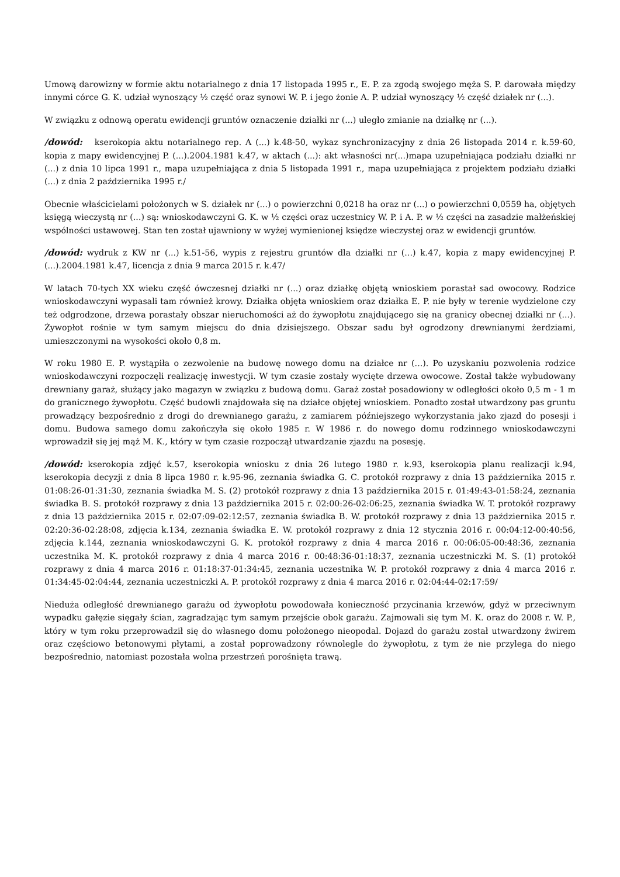Umową darowizny w formie aktu notarialnego z dnia 17 listopada 1995 r., E. P. za zgodą swojego męża S. P. darowała między innymi córce G. K. udział wynoszący ½ część oraz synowi W. P. i jego żonie A. P. udział wynoszący ½ część działek nr (...).
W związku z odnową operatu ewidencji gruntów oznaczenie działki nr (...) uległo zmianie na działkę nr (...).
/dowód: kserokopia aktu notarialnego rep. A (...) k.48-50, wykaz synchronizacyjny z dnia 26 listopada 2014 r. k.59-60, kopia z mapy ewidencyjnej P. (...).2004.1981 k.47, w aktach (...): akt własności nr(...)mapa uzupełniająca podziału działki nr (...) z dnia 10 lipca 1991 r., mapa uzupełniająca z dnia 5 listopada 1991 r., mapa uzupełniająca z projektem podziału działki (...) z dnia 2 października 1995 r./
Obecnie właścicielami położonych w S. działek nr (...) o powierzchni 0,0218 ha oraz nr (...) o powierzchni 0,0559 ha, objętych księgą wieczystą nr (...) są: wnioskodawczyni G. K. w ½ części oraz uczestnicy W. P. i A. P. w ½ części na zasadzie małżeńskiej wspólności ustawowej. Stan ten został ujawniony w wyżej wymienionej księdze wieczystej oraz w ewidencji gruntów.
/dowód: wydruk z KW nr (...) k.51-56, wypis z rejestru gruntów dla działki nr (...) k.47, kopia z mapy ewidencyjnej P. (...).2004.1981 k.47, licencja z dnia 9 marca 2015 r. k.47/
W latach 70-tych XX wieku część ówczesnej działki nr (...) oraz działkę objętą wnioskiem porastał sad owocowy. Rodzice wnioskodawczyni wypasali tam również krowy. Działka objęta wnioskiem oraz działka E. P. nie były w terenie wydzielone czy też odgrodzone, drzewa porastały obszar nieruchomości aż do żywopłotu znajdującego się na granicy obecnej działki nr (...). Żywopłot rośnie w tym samym miejscu do dnia dzisiejszego. Obszar sadu był ogrodzony drewnianymi żerdziami, umieszczonymi na wysokości około 0,8 m.
W roku 1980 E. P. wystąpiła o zezwolenie na budowę nowego domu na działce nr (...). Po uzyskaniu pozwolenia rodzice wnioskodawczyni rozpoczęli realizację inwestycji. W tym czasie zostały wycięte drzewa owocowe. Został także wybudowany drewniany garaż, służący jako magazyn w związku z budową domu. Garaż został posadowiony w odległości około 0,5 m - 1 m do granicznego żywopłotu. Część budowli znajdowała się na działce objętej wnioskiem. Ponadto został utwardzony pas gruntu prowadzący bezpośrednio z drogi do drewnianego garażu, z zamiarem późniejszego wykorzystania jako zjazd do posesji i domu. Budowa samego domu zakończyła się około 1985 r. W 1986 r. do nowego domu rodzinnego wnioskodawczyni wprowadził się jej mąż M. K., który w tym czasie rozpoczął utwardzanie zjazdu na posesję.
/dowód: kserokopia zdjęć k.57, kserokopia wniosku z dnia 26 lutego 1980 r. k.93, kserokopia planu realizacji k.94, kserokopia decyzji z dnia 8 lipca 1980 r. k.95-96, zeznania świadka G. C. protokół rozprawy z dnia 13 października 2015 r. 01:08:26-01:31:30, zeznania świadka M. S. (2) protokół rozprawy z dnia 13 października 2015 r. 01:49:43-01:58:24, zeznania świadka B. S. protokół rozprawy z dnia 13 października 2015 r. 02:00:26-02:06:25, zeznania świadka W. T. protokół rozprawy z dnia 13 października 2015 r. 02:07:09-02:12:57, zeznania świadka B. W. protokół rozprawy z dnia 13 października 2015 r. 02:20:36-02:28:08, zdjęcia k.134, zeznania świadka E. W. protokół rozprawy z dnia 12 stycznia 2016 r. 00:04:12-00:40:56, zdjęcia k.144, zeznania wnioskodawczyni G. K. protokół rozprawy z dnia 4 marca 2016 r. 00:06:05-00:48:36, zeznania uczestnika M. K. protokół rozprawy z dnia 4 marca 2016 r. 00:48:36-01:18:37, zeznania uczestniczki M. S. (1) protokół rozprawy z dnia 4 marca 2016 r. 01:18:37-01:34:45, zeznania uczestnika W. P. protokół rozprawy z dnia 4 marca 2016 r. 01:34:45-02:04:44, zeznania uczestniczki A. P. protokół rozprawy z dnia 4 marca 2016 r. 02:04:44-02:17:59/
Nieduża odległość drewnianego garażu od żywopłotu powodowała konieczność przycinania krzewów, gdyż w przeciwnym wypadku gałęzie sięgały ścian, zagradzając tym samym przejście obok garażu. Zajmowali się tym M. K. oraz do 2008 r. W. P., który w tym roku przeprowadził się do własnego domu położonego nieopodal. Dojazd do garażu został utwardzony żwirem oraz częściowo betonowymi płytami, a został poprowadzony równolegle do żywopłotu, z tym że nie przylega do niego bezpośrednio, natomiast pozostała wolna przestrzeń porośnięta trawą.